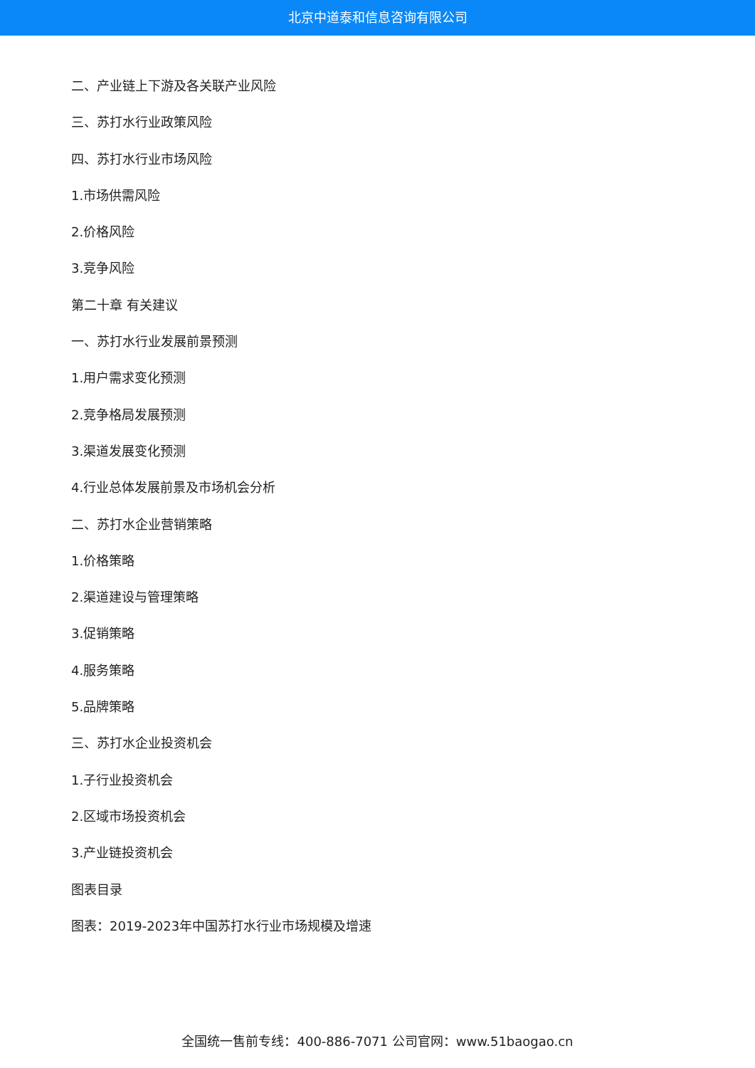北京中道泰和信息咨询有限公司
二、产业链上下游及各关联产业风险
三、苏打水行业政策风险
四、苏打水行业市场风险
1.市场供需风险
2.价格风险
3.竞争风险
第二十章 有关建议
一、苏打水行业发展前景预测
1.用户需求变化预测
2.竞争格局发展预测
3.渠道发展变化预测
4.行业总体发展前景及市场机会分析
二、苏打水企业营销策略
1.价格策略
2.渠道建设与管理策略
3.促销策略
4.服务策略
5.品牌策略
三、苏打水企业投资机会
1.子行业投资机会
2.区域市场投资机会
3.产业链投资机会
图表目录
图表：2019-2023年中国苏打水行业市场规模及增速
全国统一售前专线：400-886-7071 公司官网：www.51baogao.cn